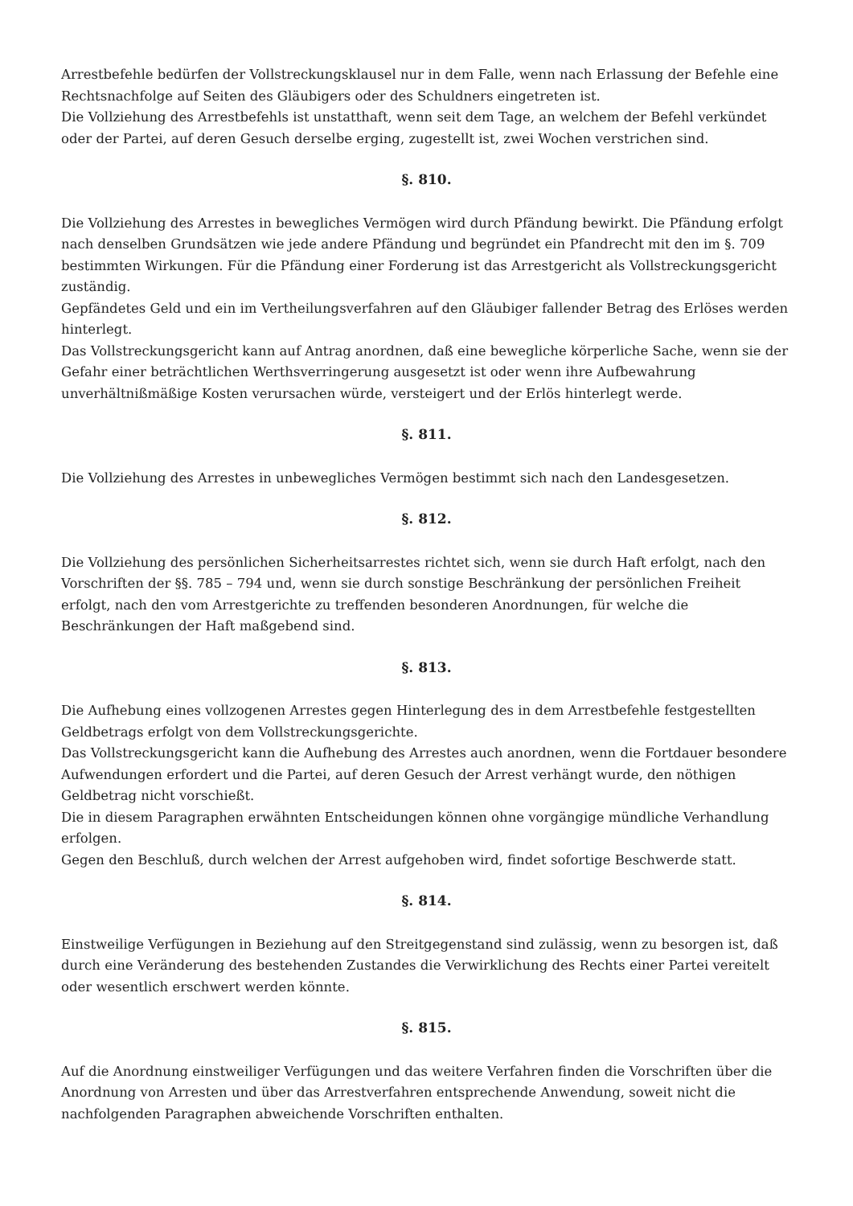Arrestbefehle bedürfen der Vollstreckungsklausel nur in dem Falle, wenn nach Erlassung der Befehle eine Rechtsnachfolge auf Seiten des Gläubigers oder des Schuldners eingetreten ist.
Die Vollziehung des Arrestbefehls ist unstatthaft, wenn seit dem Tage, an welchem der Befehl verkündet oder der Partei, auf deren Gesuch derselbe erging, zugestellt ist, zwei Wochen verstrichen sind.
§. 810.
Die Vollziehung des Arrestes in bewegliches Vermögen wird durch Pfändung bewirkt. Die Pfändung erfolgt nach denselben Grundsätzen wie jede andere Pfändung und begründet ein Pfandrecht mit den im §. 709 bestimmten Wirkungen. Für die Pfändung einer Forderung ist das Arrestgericht als Vollstreckungsgericht zuständig.
Gepfändetes Geld und ein im Vertheilungsverfahren auf den Gläubiger fallender Betrag des Erlöses werden hinterlegt.
Das Vollstreckungsgericht kann auf Antrag anordnen, daß eine bewegliche körperliche Sache, wenn sie der Gefahr einer beträchtlichen Werthsverringerung ausgesetzt ist oder wenn ihre Aufbewahrung unverhältnißmäßige Kosten verursachen würde, versteigert und der Erlös hinterlegt werde.
§. 811.
Die Vollziehung des Arrestes in unbewegliches Vermögen bestimmt sich nach den Landesgesetzen.
§. 812.
Die Vollziehung des persönlichen Sicherheitsarrestes richtet sich, wenn sie durch Haft erfolgt, nach den Vorschriften der §§. 785 – 794 und, wenn sie durch sonstige Beschränkung der persönlichen Freiheit erfolgt, nach den vom Arrestgerichte zu treffenden besonderen Anordnungen, für welche die Beschränkungen der Haft maßgebend sind.
§. 813.
Die Aufhebung eines vollzogenen Arrestes gegen Hinterlegung des in dem Arrestbefehle festgestellten Geldbetrags erfolgt von dem Vollstreckungsgerichte.
Das Vollstreckungsgericht kann die Aufhebung des Arrestes auch anordnen, wenn die Fortdauer besondere Aufwendungen erfordert und die Partei, auf deren Gesuch der Arrest verhängt wurde, den nöthigen Geldbetrag nicht vorschießt.
Die in diesem Paragraphen erwähnten Entscheidungen können ohne vorgängige mündliche Verhandlung erfolgen.
Gegen den Beschluß, durch welchen der Arrest aufgehoben wird, findet sofortige Beschwerde statt.
§. 814.
Einstweilige Verfügungen in Beziehung auf den Streitgegenstand sind zulässig, wenn zu besorgen ist, daß durch eine Veränderung des bestehenden Zustandes die Verwirklichung des Rechts einer Partei vereitelt oder wesentlich erschwert werden könnte.
§. 815.
Auf die Anordnung einstweiliger Verfügungen und das weitere Verfahren finden die Vorschriften über die Anordnung von Arresten und über das Arrestverfahren entsprechende Anwendung, soweit nicht die nachfolgenden Paragraphen abweichende Vorschriften enthalten.